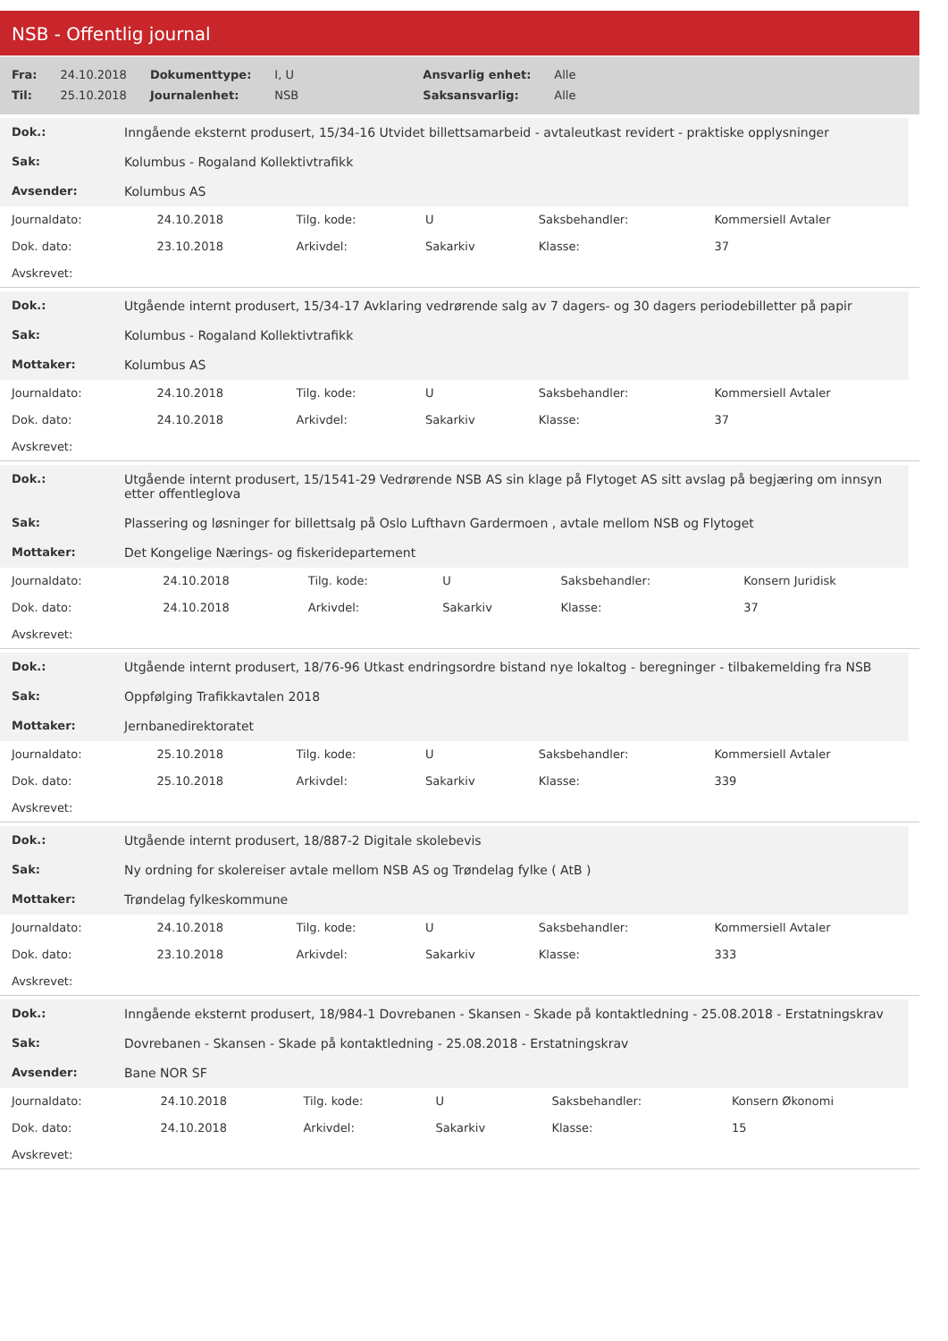NSB - Offentlig journal
| Fra: | 24.10.2018 | Dokumenttype: | I, U | Ansvarlig enhet: | Alle |
| Til: | 25.10.2018 | Journalenhet: | NSB | Saksansvarlig: | Alle |
| Dok.: | Inngående eksternt produsert, 15/34-16 Utvidet billettsamarbeid - avtaleutkast revidert - praktiske opplysninger |
| Sak: | Kolumbus - Rogaland Kollektivtrafikk |
| Avsender: | Kolumbus AS |
| Journaldato: | 24.10.2018 | Tilg. kode: | U | Saksbehandler: | Kommersiell Avtaler |
| Dok. dato: | 23.10.2018 | Arkivdel: | Sakarkiv | Klasse: | 37 |
| Avskrevet: | | | | | |
| Dok.: | Utgående internt produsert, 15/34-17 Avklaring vedrørende salg av 7 dagers- og 30 dagers periodebilletter på papir |
| Sak: | Kolumbus - Rogaland Kollektivtrafikk |
| Mottaker: | Kolumbus AS |
| Journaldato: | 24.10.2018 | Tilg. kode: | U | Saksbehandler: | Kommersiell Avtaler |
| Dok. dato: | 24.10.2018 | Arkivdel: | Sakarkiv | Klasse: | 37 |
| Avskrevet: | | | | | |
| Dok.: | Utgående internt produsert, 15/1541-29 Vedrørende NSB AS sin klage på Flytoget AS sitt avslag på begjæring om innsyn etter offentleglova |
| Sak: | Plassering og løsninger for billettsalg på Oslo Lufthavn Gardermoen , avtale mellom NSB og Flytoget |
| Mottaker: | Det Kongelige Nærings- og fiskeridepartement |
| Journaldato: | 24.10.2018 | Tilg. kode: | U | Saksbehandler: | Konsern Juridisk |
| Dok. dato: | 24.10.2018 | Arkivdel: | Sakarkiv | Klasse: | 37 |
| Avskrevet: | | | | | |
| Dok.: | Utgående internt produsert, 18/76-96 Utkast endringsordre bistand nye lokaltog - beregninger - tilbakemelding fra NSB |
| Sak: | Oppfølging Trafikkavtalen 2018 |
| Mottaker: | Jernbanedirektoratet |
| Journaldato: | 25.10.2018 | Tilg. kode: | U | Saksbehandler: | Kommersiell Avtaler |
| Dok. dato: | 25.10.2018 | Arkivdel: | Sakarkiv | Klasse: | 339 |
| Avskrevet: | | | | | |
| Dok.: | Utgående internt produsert, 18/887-2 Digitale skolebevis |
| Sak: | Ny ordning for skolereiser avtale mellom NSB AS og Trøndelag fylke ( AtB ) |
| Mottaker: | Trøndelag fylkeskommune |
| Journaldato: | 24.10.2018 | Tilg. kode: | U | Saksbehandler: | Kommersiell Avtaler |
| Dok. dato: | 23.10.2018 | Arkivdel: | Sakarkiv | Klasse: | 333 |
| Avskrevet: | | | | | |
| Dok.: | Inngående eksternt produsert, 18/984-1 Dovrebanen - Skansen - Skade på kontaktledning - 25.08.2018 - Erstatningskrav |
| Sak: | Dovrebanen - Skansen - Skade på kontaktledning - 25.08.2018 - Erstatningskrav |
| Avsender: | Bane NOR SF |
| Journaldato: | 24.10.2018 | Tilg. kode: | U | Saksbehandler: | Konsern Økonomi |
| Dok. dato: | 24.10.2018 | Arkivdel: | Sakarkiv | Klasse: | 15 |
| Avskrevet: | | | | | |